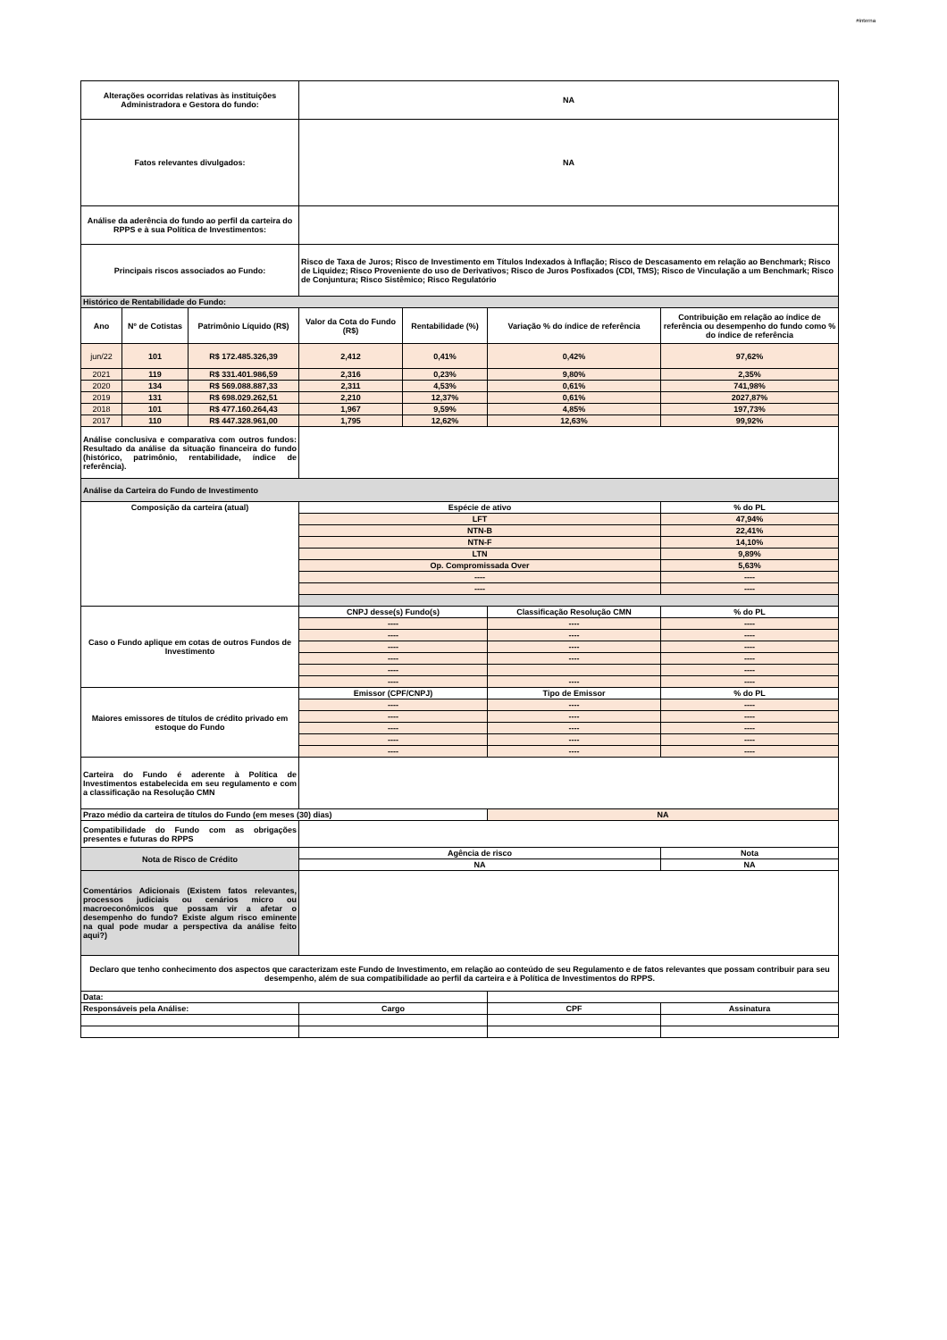#interna
| Alterações ocorridas relativas às instituições Administradora e Gestora do fundo: | | | NA | | | |
| Fatos relevantes divulgados: | | | NA | | | |
| Análise da aderência do fundo ao perfil da carteira do RPPS e à sua Política de Investimentos: | | | | | | |
| Principais riscos associados ao Fundo: | | | Risco de Taxa de Juros; Risco de Investimento em Títulos Indexados à Inflação; Risco de Descasamento em relação ao Benchmark; Risco de Liquidez; Risco Proveniente do uso de Derivativos; Risco de Juros Posfixados (CDI, TMS); Risco de Vinculação a um Benchmark; Risco de Conjuntura; Risco Sistêmico; Risco Regulatório | | | |
| Histórico de Rentabilidade do Fundo: | | | | | | |
| Ano | Nº de Cotistas | Patrimônio Líquido (R$) | Valor da Cota do Fundo (R$) | Rentabilidade (%) | Variação % do índice de referência | Contribuição em relação ao índice de referência ou desempenho do fundo como % do índice de referência |
| jun/22 | 101 | R$ 172.485.326,39 | 2,412 | 0,41% | 0,42% | 97,62% |
| 2021 | 119 | R$ 331.401.986,59 | 2,316 | 0,23% | 9,80% | 2,35% |
| 2020 | 134 | R$ 569.088.887,33 | 2,311 | 4,53% | 0,61% | 741,98% |
| 2019 | 131 | R$ 698.029.262,51 | 2,210 | 12,37% | 0,61% | 2027,87% |
| 2018 | 101 | R$ 477.160.264,43 | 1,967 | 9,59% | 4,85% | 197,73% |
| 2017 | 110 | R$ 447.328.961,00 | 1,795 | 12,62% | 12,63% | 99,92% |
| Análise conclusiva e comparativa com outros fundos: Resultado da análise da situação financeira do fundo (histórico, patrimônio, rentabilidade, índice de referência). | | | | | | |
| Análise da Carteira do Fundo de Investimento | | | | | | |
| Composição da carteira (atual) | | | Espécie de ativo | | | % do PL |
| | | | LFT | | | 47,94% |
| | | | NTN-B | | | 22,41% |
| | | | NTN-F | | | 14,10% |
| | | | LTN | | | 9,89% |
| | | | Op. Compromissada Over | | | 5,63% |
| | | | ---- | | | ---- |
| | | | ---- | | | ---- |
| Caso o Fundo aplique em cotas de outros Fundos de Investimento | | | CNPJ desse(s) Fundo(s) | | Classificação Resolução CMN | % do PL |
| | | | ---- | | ---- | ---- |
| | | | ---- | | ---- | ---- |
| | | | ---- | | ---- | ---- |
| | | | ---- | | ---- | ---- |
| | | | ---- | | | ---- |
| | | | ---- | | ---- | ---- |
| Maiores emissores de títulos de crédito privado em estoque do Fundo | | | Emissor (CPF/CNPJ) | | Tipo de Emissor | % do PL |
| | | | ---- | | ---- | ---- |
| | | | ---- | | ---- | ---- |
| | | | ---- | | ---- | ---- |
| | | | ---- | | ---- | ---- |
| | | | ---- | | ---- | ---- |
| Carteira do Fundo é aderente à Política de Investimentos estabelecida em seu regulamento e com a classificação na Resolução CMN | | | | | | |
| Prazo médio da carteira de títulos do Fundo (em meses (30) dias) | | | | | NA | |
| Compatibilidade do Fundo com as obrigações presentes e futuras do RPPS | | | | | | |
| Nota de Risco de Crédito | | | Agência de risco | | | Nota |
| | | | NA | | | NA |
| Comentários Adicionais (Existem fatos relevantes, processos judiciais ou cenários micro ou macroeconômicos que possam vir a afetar o desempenho do fundo? Existe algum risco eminente na qual pode mudar a perspectiva da análise feito aqui?) | | | | | | |
| Declaro que tenho conhecimento dos aspectos que caracterizam este Fundo de Investimento, em relação ao conteúdo de seu Regulamento e de fatos relevantes que possam contribuir para seu desempenho, além de sua compatibilidade ao perfil da carteira e à Política de Investimentos do RPPS. | | | | | | |
| Data: | | | | | | |
| Responsáveis pela Análise: | | | Cargo | | CPF | Assinatura |